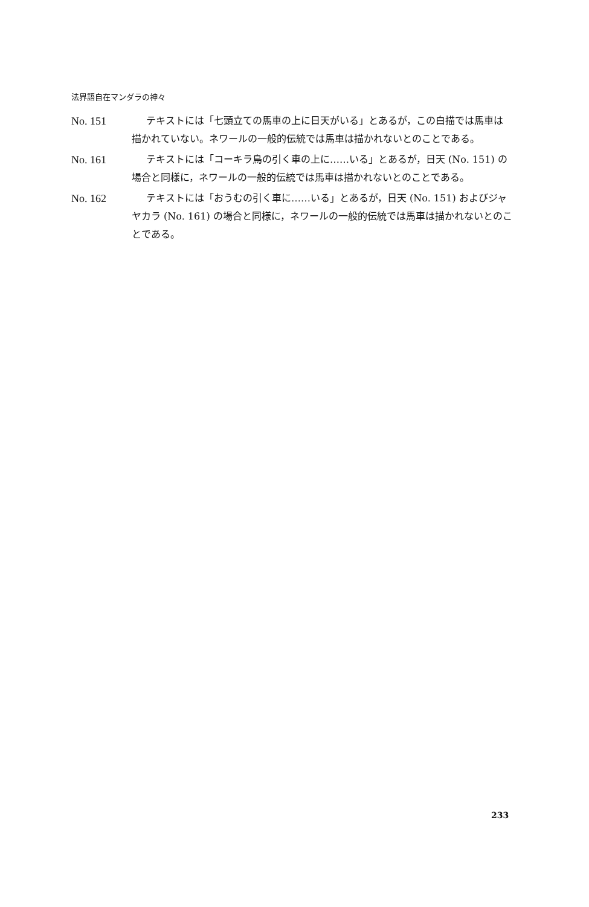法界語自在マンダラの神々
No. 151 テキストには「七頭立ての馬車の上に日天がいる」とあるが，この白描では馬車は描かれていない。ネワールの一般的伝統では馬車は描かれないとのことである。
No. 161 テキストには「コーキラ鳥の引く車の上に……いる」とあるが，日天 (No. 151) の場合と同様に，ネワールの一般的伝統では馬車は描かれないとのことである。
No. 162 テキストには「おうむの引く車に……いる」とあるが，日天 (No. 151) およびジャヤカラ (No. 161) の場合と同様に，ネワールの一般的伝統では馬車は描かれないとのことである。
233